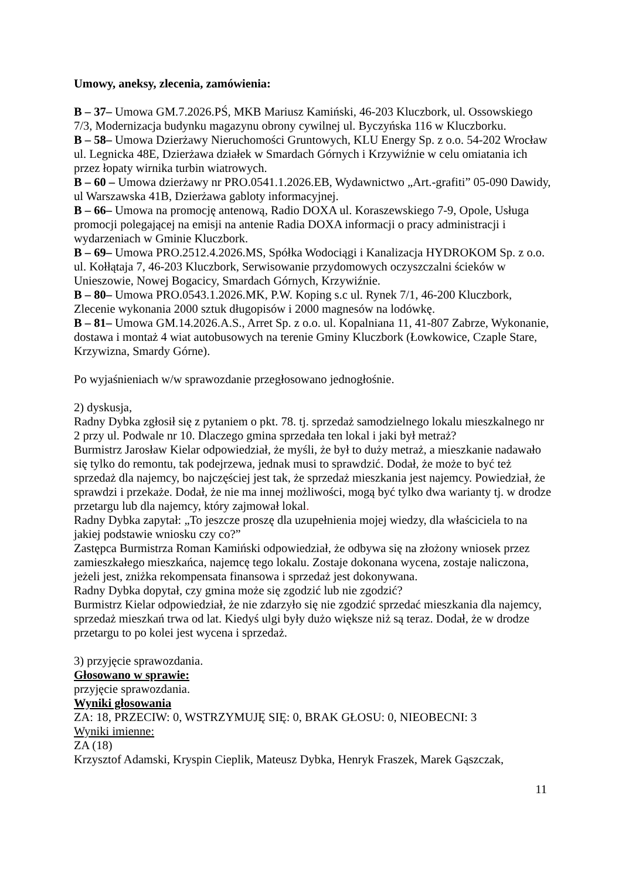Umowy, aneksy, zlecenia, zamówienia:
B – 37– Umowa GM.7.2026.PŚ, MKB Mariusz Kamiński, 46-203 Kluczbork, ul. Ossowskiego 7/3, Modernizacja budynku magazynu obrony cywilnej ul. Byczyńska 116 w Kluczborku.
B – 58– Umowa Dzierżawy Nieruchomości Gruntowych, KLU Energy Sp. z o.o. 54-202 Wrocław ul. Legnicka 48E, Dzierżawa działek w Smardach Górnych i Krzywiźnie w celu omiatania ich przez łopaty wirnika turbin wiatrowych.
B – 60 – Umowa dzierżawy nr PRO.0541.1.2026.EB, Wydawnictwo „Art.-grafiti” 05-090 Dawidy, ul Warszawska 41B, Dzierżawa gabloty informacyjnej.
B – 66– Umowa na promocję antenową, Radio DOXA ul. Koraszewskiego 7-9, Opole, Usługa promocji polegającej na emisji na antenie Radia DOXA informacji o pracy administracji i wydarzeniach w Gminie Kluczbork.
B – 69– Umowa PRO.2512.4.2026.MS, Spółka Wodociągi i Kanalizacja HYDROKOM Sp. z o.o. ul. Kołłątaja 7, 46-203 Kluczbork, Serwisowanie przydomowych oczyszczalni ścieków w Unieszowie, Nowej Bogacicy, Smardach Górnych, Krzywiźnie.
B – 80– Umowa PRO.0543.1.2026.MK, P.W. Koping s.c ul. Rynek 7/1, 46-200 Kluczbork, Zlecenie wykonania 2000 sztuk długopisów i 2000 magnesów na lodówkę.
B – 81– Umowa GM.14.2026.A.S., Arret Sp. z o.o. ul. Kopalniana 11, 41-807 Zabrze, Wykonanie, dostawa i montaż 4 wiat autobusowych na terenie Gminy Kluczbork (Łowkowice, Czaple Stare, Krzywizna, Smardy Górne).
Po wyjaśnieniach w/w sprawozdanie przegłosowano jednogłośnie.
2) dyskusja,
Radny Dybka zgłosił się z pytaniem o pkt. 78. tj. sprzedaż samodzielnego lokalu mieszkalnego nr 2 przy ul. Podwale nr 10. Dlaczego gmina sprzedała ten lokal i jaki był metraż?
Burmistrz Jarosław Kielar odpowiedział, że myśli, że był to duży metraż, a mieszkanie nadawało się tylko do remontu, tak podejrzewa, jednak musi to sprawdzić. Dodał, że może to być też sprzedaż dla najemcy, bo najczęściej jest tak, że sprzedaż mieszkania jest najemcy. Powiedział, że sprawdzi i przekaże. Dodał, że nie ma innej możliwości, mogą być tylko dwa warianty tj. w drodze przetargu lub dla najemcy, który zajmował lokal.
Radny Dybka zapytał: „To jeszcze proszę dla uzupełnienia mojej wiedzy, dla właściciela to na jakiej podstawie wniosku czy co?”
Zastępca Burmistrza Roman Kamiński odpowiedział, że odbywa się na złożony wniosek przez zamieszkałego mieszkańca, najemcę tego lokalu. Zostaje dokonana wycena, zostaje naliczona, jeżeli jest, zniżka rekompensata finansowa i sprzedaż jest dokonywana.
Radny Dybka dopytał, czy gmina może się zgodzić lub nie zgodzić?
Burmistrz Kielar odpowiedział, że nie zdarzyło się nie zgodzić sprzedać mieszkania dla najemcy, sprzedaż mieszkań trwa od lat. Kiedyś ulgi były dużo większe niż są teraz. Dodał, że w drodze przetargu to po kolei jest wycena i sprzedaż.
3) przyjęcie sprawozdania.
Głosowano w sprawie:
przyjęcie sprawozdania.
Wyniki głosowania
ZA: 18, PRZECIW: 0, WSTRZYMUJĘ SIĘ: 0, BRAK GŁOSU: 0, NIEOBECNI: 3
Wyniki imienne:
ZA (18)
Krzysztof Adamski, Kryspin Cieplik, Mateusz Dybka, Henryk Fraszek, Marek Gąszczak,
11